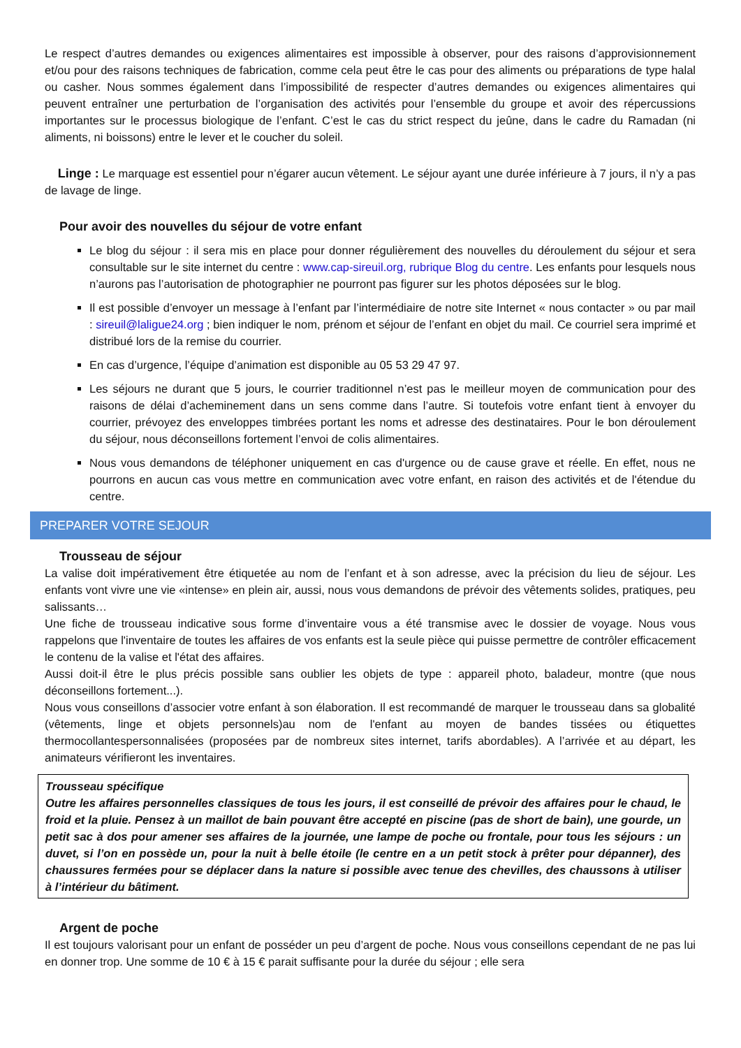Le respect d’autres demandes ou exigences alimentaires est impossible à observer, pour des raisons d’approvisionnement et/ou pour des raisons techniques de fabrication, comme cela peut être le cas pour des aliments ou préparations de type halal ou casher. Nous sommes également dans l’impossibilité de respecter d’autres demandes ou exigences alimentaires qui peuvent entraîner une perturbation de l’organisation des activités pour l’ensemble du groupe et avoir des répercussions importantes sur le processus biologique de l’enfant. C’est le cas du strict respect du jeûne, dans le cadre du Ramadan (ni aliments, ni boissons) entre le lever et le coucher du soleil.
Linge : Le marquage est essentiel pour n’égarer aucun vêtement. Le séjour ayant une durée inférieure à 7 jours, il n’y a pas de lavage de linge.
Pour avoir des nouvelles du séjour de votre enfant
Le blog du séjour : il sera mis en place pour donner régulièrement des nouvelles du déroulement du séjour et sera consultable sur le site internet du centre : www.cap-sireuil.org, rubrique Blog du centre. Les enfants pour lesquels nous n’aurons pas l’autorisation de photographier ne pourront pas figurer sur les photos déposées sur le blog.
Il est possible d’envoyer un message à l’enfant par l’intermédiaire de notre site Internet « nous contacter » ou par mail : sireuil@laligue24.org ; bien indiquer le nom, prénom et séjour de l’enfant en objet du mail. Ce courriel sera imprimé et distribué lors de la remise du courrier.
En cas d’urgence, l’équipe d’animation est disponible au 05 53 29 47 97.
Les séjours ne durant que 5 jours, le courrier traditionnel n’est pas le meilleur moyen de communication pour des raisons de délai d’acheminement dans un sens comme dans l’autre. Si toutefois votre enfant tient à envoyer du courrier, prévoyez des enveloppes timbrées portant les noms et adresse des destinataires. Pour le bon déroulement du séjour, nous déconseillons fortement l’envoi de colis alimentaires.
Nous vous demandons de téléphoner uniquement en cas d'urgence ou de cause grave et réelle. En effet, nous ne pourrons en aucun cas vous mettre en communication avec votre enfant, en raison des activités et de l'étendue du centre.
PREPARER VOTRE SEJOUR
Trousseau de séjour
La valise doit impérativement être étiquetée au nom de l’enfant et à son adresse, avec la précision du lieu de séjour. Les enfants vont vivre une vie «intense» en plein air, aussi, nous vous demandons de prévoir des vêtements solides, pratiques, peu salissants…
Une fiche de trousseau indicative sous forme d’inventaire vous a été transmise avec le dossier de voyage. Nous vous rappelons que l'inventaire de toutes les affaires de vos enfants est la seule pièce qui puisse permettre de contrôler efficacement le contenu de la valise et l'état des affaires.
Aussi doit-il être le plus précis possible sans oublier les objets de type : appareil photo, baladeur, montre (que nous déconseillons fortement...).
Nous vous conseillons d’associer votre enfant à son élaboration. Il est recommandé de marquer le trousseau dans sa globalité (vêtements, linge et objets personnels)au nom de l'enfant au moyen de bandes tissées ou étiquettes thermocollantespersonnalisées (proposées par de nombreux sites internet, tarifs abordables). A l’arrivée et au départ, les animateurs vérifieront les inventaires.
Trousseau spécifique
Outre les affaires personnelles classiques de tous les jours, il est conseillé de prévoir des affaires pour le chaud, le froid et la pluie. Pensez à un maillot de bain pouvant être accepté en piscine (pas de short de bain), une gourde, un petit sac à dos pour amener ses affaires de la journée, une lampe de poche ou frontale, pour tous les séjours : un duvet, si l’on en possède un, pour la nuit à belle étoile (le centre en a un petit stock à prêter pour dépanner), des chaussures fermées pour se déplacer dans la nature si possible avec tenue des chevilles, des chaussons à utiliser à l’intérieur du bâtiment.
Argent de poche
Il est toujours valorisant pour un enfant de posséder un peu d’argent de poche. Nous vous conseillons cependant de ne pas lui en donner trop. Une somme de 10 € à 15 € parait suffisante pour la durée du séjour ; elle sera